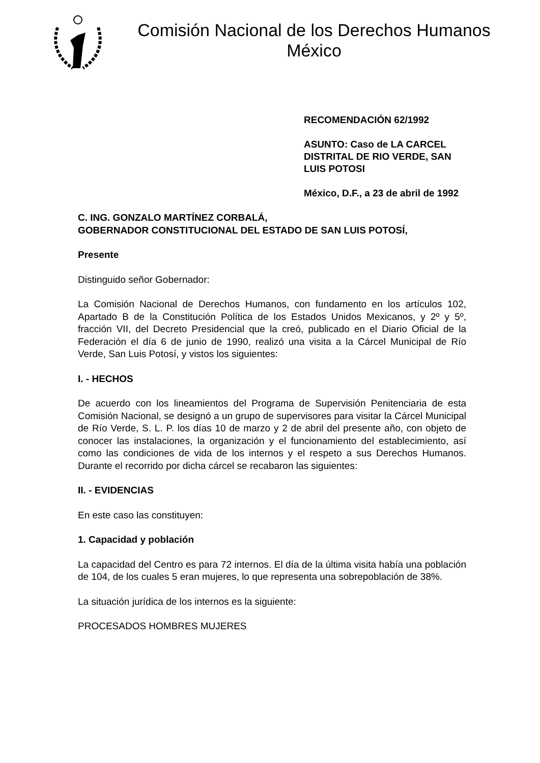Comisión Nacional de los Derechos Humanos
México
RECOMENDACIÓN 62/1992
ASUNTO: Caso de LA CARCEL DISTRITAL DE RIO VERDE, SAN LUIS POTOSI
México, D.F., a 23 de abril de 1992
C. ING. GONZALO MARTÍNEZ CORBALÁ,
GOBERNADOR CONSTITUCIONAL DEL ESTADO DE SAN LUIS POTOSÍ,
Presente
Distinguido señor Gobernador:
La Comisión Nacional de Derechos Humanos, con fundamento en los artículos 102, Apartado B de la Constitución Política de los Estados Unidos Mexicanos, y 2º y 5º, fracción VII, del Decreto Presidencial que la creó, publicado en el Diario Oficial de la Federación el día 6 de junio de 1990, realizó una visita a la Cárcel Municipal de Río Verde, San Luis Potosí, y vistos los siguientes:
I. - HECHOS
De acuerdo con los lineamientos del Programa de Supervisión Penitenciaria de esta Comisión Nacional, se designó a un grupo de supervisores para visitar la Cárcel Municipal de Río Verde, S. L. P. los días 10 de marzo y 2 de abril del presente año, con objeto de conocer las instalaciones, la organización y el funcionamiento del establecimiento, así como las condiciones de vida de los internos y el respeto a sus Derechos Humanos. Durante el recorrido por dicha cárcel se recabaron las siguientes:
II. - EVIDENCIAS
En este caso las constituyen:
1. Capacidad y población
La capacidad del Centro es para 72 internos. El día de la última visita había una población de 104, de los cuales 5 eran mujeres, lo que representa una sobrepoblación de 38%.
La situación jurídica de los internos es la siguiente:
PROCESADOS HOMBRES MUJERES